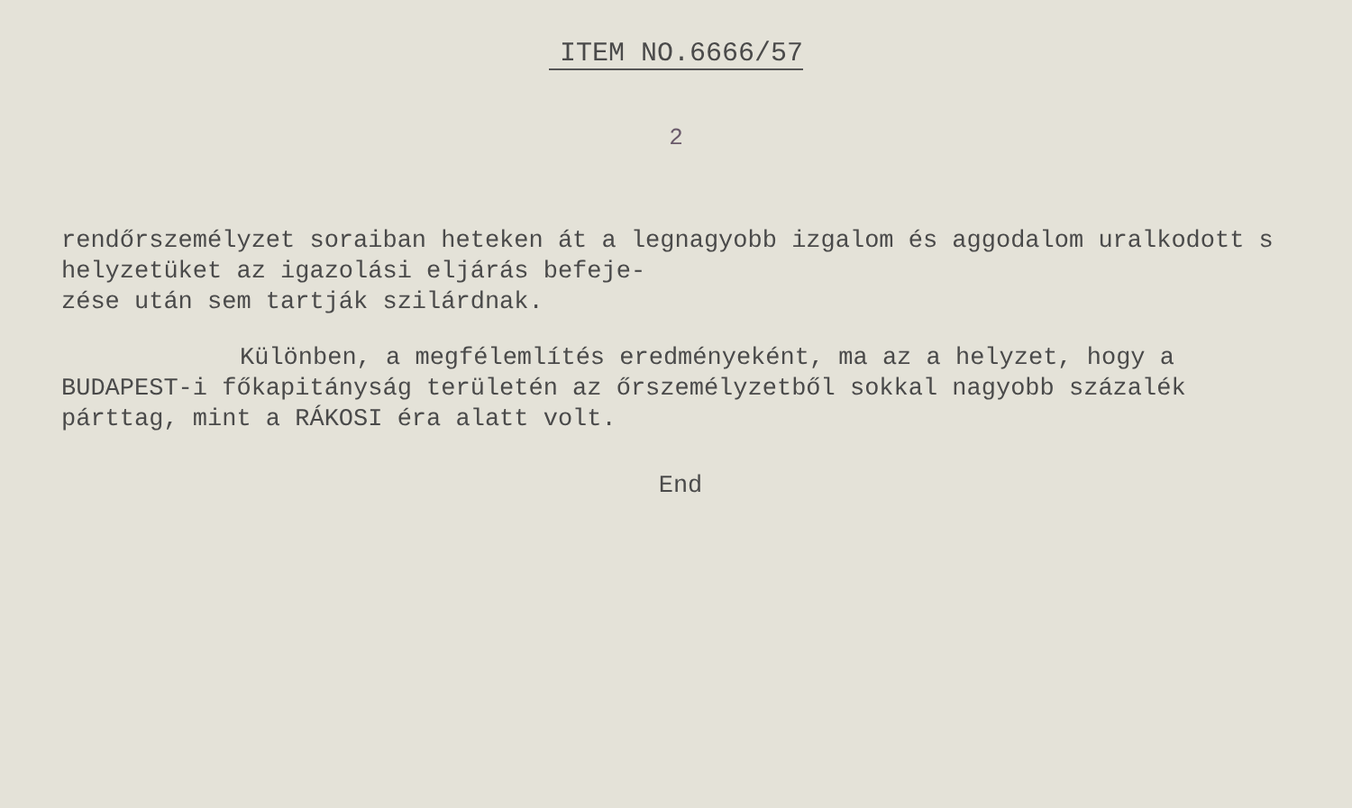ITEM NO.6666/57
2
rendőrszemélyzet soraiban heteken át a legnagyobb izgalom és aggodalom uralkodott s helyzetüket az igazolási eljárás befeje-
zése után sem tartják szilárdnak.
Különben, a megfélemlítés eredményeként, ma az a helyzet, hogy a BUDAPEST-i főkapitányság területén az őrszemélyzetből sokkal nagyobb százalék párttag, mint a RÁKOSI éra alatt volt.
End